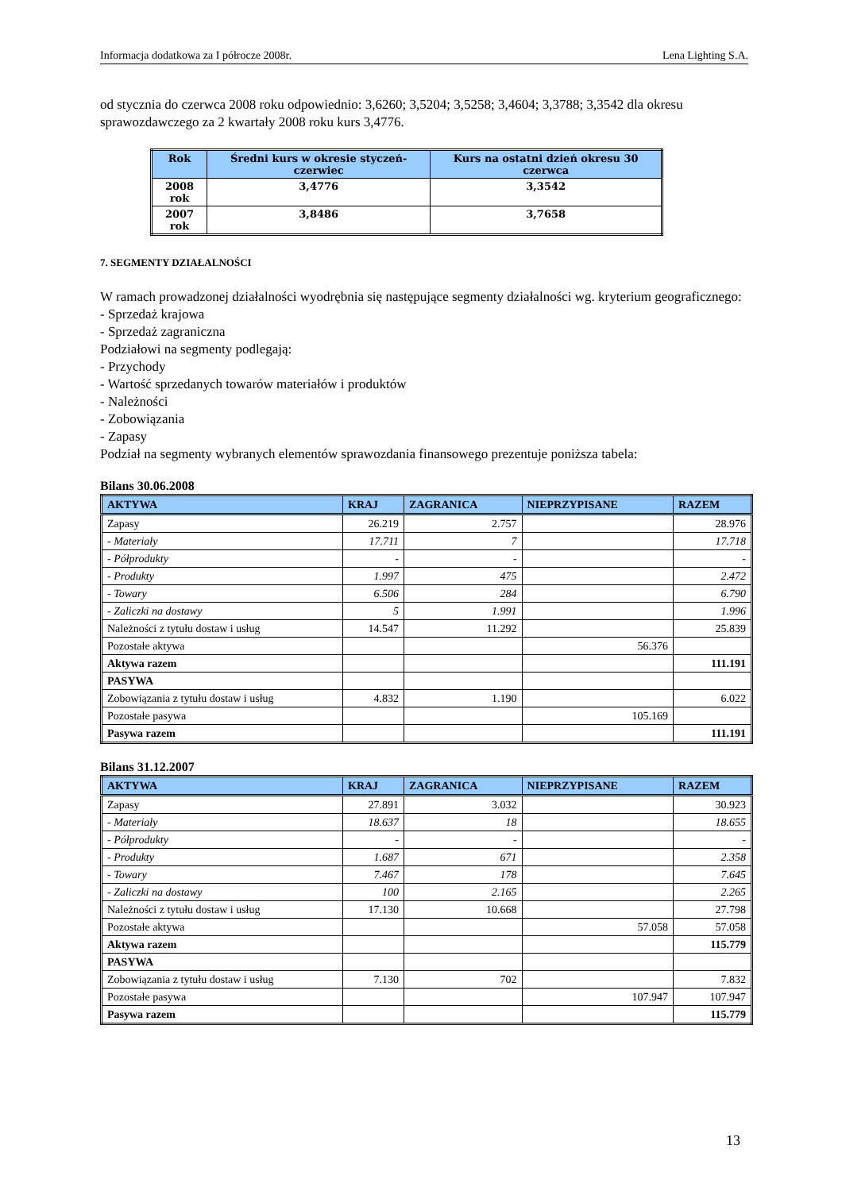Informacja dodatkowa za I półrocze 2008r. Lena Lighting S.A.
od stycznia do czerwca 2008 roku odpowiednio: 3,6260; 3,5204; 3,5258; 3,4604; 3,3788; 3,3542 dla okresu sprawozdawczego za 2 kwartały 2008 roku kurs 3,4776.
| Rok | Średni kurs w okresie styczeń-czerwiec | Kurs na ostatni dzień okresu 30 czerwca |
| --- | --- | --- |
| 2008 rok | 3,4776 | 3,3542 |
| 2007 rok | 3,8486 | 3,7658 |
7. SEGMENTY DZIAŁALNOŚCI
W ramach prowadzonej działalności wyodrębnia się następujące segmenty działalności wg. kryterium geograficznego:
- Sprzedaż krajowa
- Sprzedaż zagraniczna
Podziałowi na segmenty podlegają:
- Przychody
- Wartość sprzedanych towarów materiałów i produktów
- Należności
- Zobowiązania
- Zapasy
Podział na segmenty wybranych elementów sprawozdania finansowego prezentuje poniższa tabela:
Bilans 30.06.2008
| AKTYWA | KRAJ | ZAGRANICA | NIEPRZYPISANE | RAZEM |
| --- | --- | --- | --- | --- |
| Zapasy | 26.219 | 2.757 | | 28.976 |
| - Materiały | 17.711 | 7 | | 17.718 |
| - Półprodukty | - | - | | - |
| - Produkty | 1.997 | 475 | | 2.472 |
| - Towary | 6.506 | 284 | | 6.790 |
| - Zaliczki na dostawy | 5 | 1.991 | | 1.996 |
| Należności z tytułu dostaw i usług | 14.547 | 11.292 | | 25.839 |
| Pozostałe aktywa | | | 56.376 | |
| Aktywa razem | | | | 111.191 |
| PASYWA | | | | |
| Zobowiązania z tytułu dostaw i usług | 4.832 | 1.190 | | 6.022 |
| Pozostałe pasywa | | | 105.169 | |
| Pasywa razem | | | | 111.191 |
Bilans 31.12.2007
| AKTYWA | KRAJ | ZAGRANICA | NIEPRZYPISANE | RAZEM |
| --- | --- | --- | --- | --- |
| Zapasy | 27.891 | 3.032 | | 30.923 |
| - Materiały | 18.637 | 18 | | 18.655 |
| - Półprodukty | - | - | | - |
| - Produkty | 1.687 | 671 | | 2.358 |
| - Towary | 7.467 | 178 | | 7.645 |
| - Zaliczki na dostawy | 100 | 2.165 | | 2.265 |
| Należności z tytułu dostaw i usług | 17.130 | 10.668 | | 27.798 |
| Pozostałe aktywa | | | 57.058 | 57.058 |
| Aktywa razem | | | | 115.779 |
| PASYWA | | | | |
| Zobowiązania z tytułu dostaw i usług | 7.130 | 702 | | 7.832 |
| Pozostałe pasywa | | | 107.947 | 107.947 |
| Pasywa razem | | | | 115.779 |
13